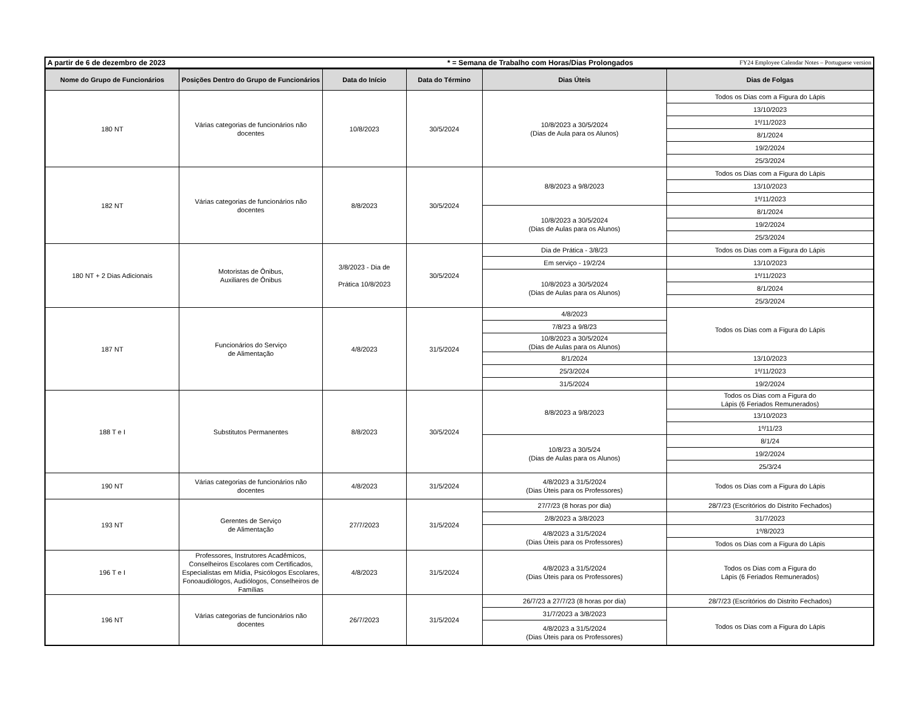| A partir de 6 de dezembro de 2023 * = Semana de Trabalho com Horas/Dias Prolongados FY24 Employee Calendar Notes – Portuguese version |
| Nome do Grupo de Funcionários | Posições Dentro do Grupo de Funcionários | Data do Início | Data do Término | Dias Úteis | Dias de Folgas |
| --- | --- | --- | --- | --- | --- |
| 180 NT | Várias categorias de funcionários não docentes | 10/8/2023 | 30/5/2024 | 10/8/2023 a 30/5/2024 (Dias de Aula para os Alunos) | Todos os Dias com a Figura do Lápis |
| | | | | | 13/10/2023 |
| | | | | | 1º/11/2023 |
| | | | | | 8/1/2024 |
| | | | | | 19/2/2024 |
| | | | | | 25/3/2024 |
| 182 NT | Várias categorias de funcionários não docentes | 8/8/2023 | 30/5/2024 | 8/8/2023 a 9/8/2023 | Todos os Dias com a Figura do Lápis |
| | | | | | 13/10/2023 |
| | | | | | 1º/11/2023 |
| | | | | 10/8/2023 a 30/5/2024 (Dias de Aulas para os Alunos) | 8/1/2024 |
| | | | | | 19/2/2024 |
| | | | | | 25/3/2024 |
| 180 NT + 2 Dias Adicionais | Motoristas de Ônibus, Auxiliares de Ônibus | 3/8/2023 - Dia de Prática 10/8/2023 | 30/5/2024 | Dia de Prática - 3/8/23 | Todos os Dias com a Figura do Lápis |
| | | | | Em serviço - 19/2/24 | 13/10/2023 |
| | | | | 10/8/2023 a 30/5/2024 (Dias de Aulas para os Alunos) | 1º/11/2023 |
| | | | | | 8/1/2024 |
| | | | | | 25/3/2024 |
| 187 NT | Funcionários do Serviço de Alimentação | 4/8/2023 | 31/5/2024 | 4/8/2023 | Todos os Dias com a Figura do Lápis |
| | | | | 7/8/23 a 9/8/23 | |
| | | | | 10/8/2023 a 30/5/2024 (Dias de Aulas para os Alunos) | |
| | | | | 8/1/2024 | 13/10/2023 |
| | | | | 25/3/2024 | 1º/11/2023 |
| | | | | 31/5/2024 | 19/2/2024 |
| 188 T e I | Substitutos Permanentes | 8/8/2023 | 30/5/2024 | 8/8/2023 a 9/8/2023 | Todos os Dias com a Figura do Lápis (6 Feriados Remunerados) |
| | | | | | 13/10/2023 |
| | | | | | 1º/11/23 |
| | | | | 10/8/23 a 30/5/24 (Dias de Aulas para os Alunos) | 8/1/24 |
| | | | | | 19/2/2024 |
| | | | | | 25/3/24 |
| 190 NT | Várias categorias de funcionários não docentes | 4/8/2023 | 31/5/2024 | 4/8/2023 a 31/5/2024 (Dias Úteis para os Professores) | Todos os Dias com a Figura do Lápis |
| 193 NT | Gerentes de Serviço de Alimentação | 27/7/2023 | 31/5/2024 | 27/7/23 (8 horas por dia) | 28/7/23 (Escritórios do Distrito Fechados) |
| | | | | 2/8/2023 a 3/8/2023 | 31/7/2023 |
| | | | | 4/8/2023 a 31/5/2024 (Dias Úteis para os Professores) | 1º/8/2023 |
| | | | | | Todos os Dias com a Figura do Lápis |
| 196 T e I | Professores, Instrutores Acadêmicos, Conselheiros Escolares com Certificados, Especialistas em Mídia, Psicólogos Escolares, Fonoaudiólogos, Audiólogos, Conselheiros de Famílias | 4/8/2023 | 31/5/2024 | 4/8/2023 a 31/5/2024 (Dias Úteis para os Professores) | Todos os Dias com a Figura do Lápis (6 Feriados Remunerados) |
| 196 NT | Várias categorias de funcionários não docentes | 26/7/2023 | 31/5/2024 | 26/7/23 a 27/7/23 (8 horas por dia) | 28/7/23 (Escritórios do Distrito Fechados) |
| | | | | 31/7/2023 a 3/8/2023 | Todos os Dias com a Figura do Lápis |
| | | | | 4/8/2023 a 31/5/2024 (Dias Úteis para os Professores) | |